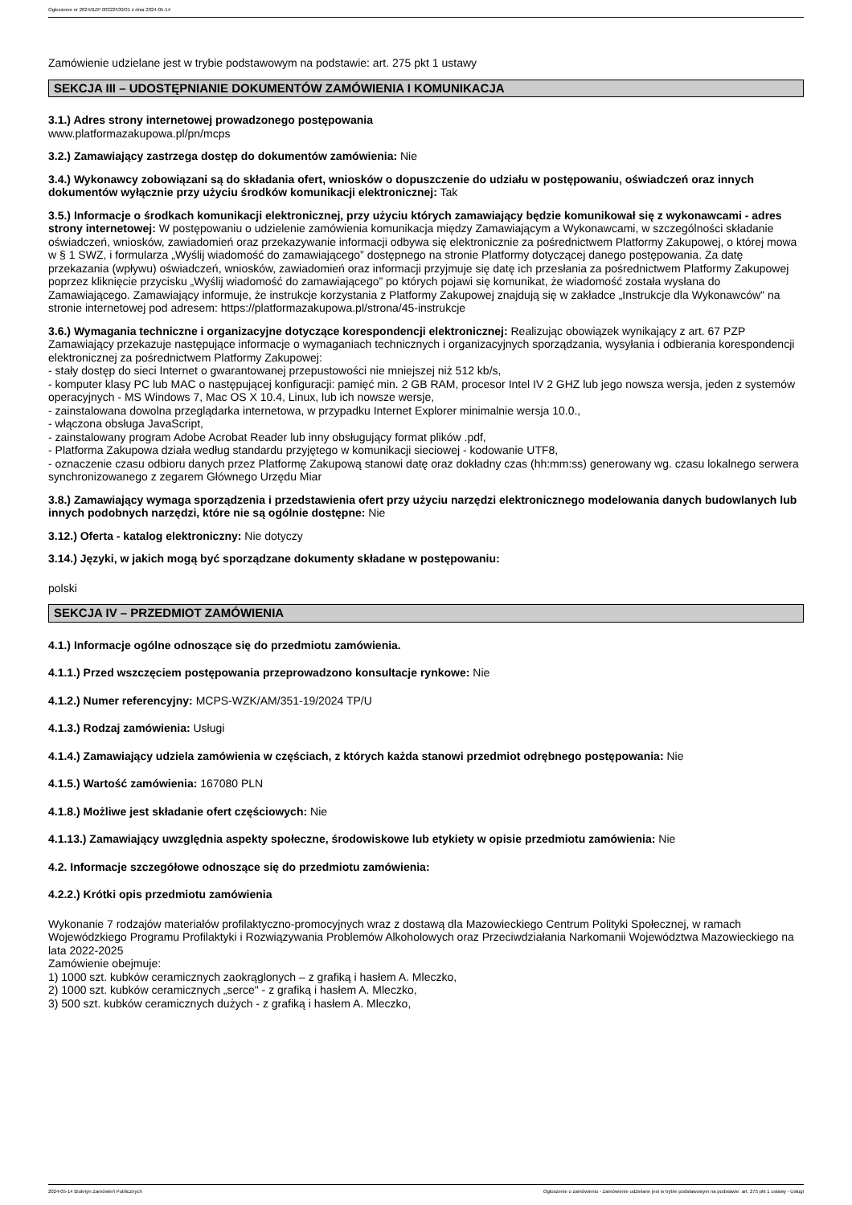Ogłoszenie nr 2024/BZP 00322539/01 z dnia 2024-05-14
Zamówienie udzielane jest w trybie podstawowym na podstawie: art. 275 pkt 1 ustawy
SEKCJA III – UDOSTĘPNIANIE DOKUMENTÓW ZAMÓWIENIA I KOMUNIKACJA
3.1.) Adres strony internetowej prowadzonego postępowania
www.platformazakupowa.pl/pn/mcps
3.2.) Zamawiający zastrzega dostęp do dokumentów zamówienia: Nie
3.4.) Wykonawcy zobowiązani są do składania ofert, wniosków o dopuszczenie do udziału w postępowaniu, oświadczeń oraz innych dokumentów wyłącznie przy użyciu środków komunikacji elektronicznej: Tak
3.5.) Informacje o środkach komunikacji elektronicznej, przy użyciu których zamawiający będzie komunikował się z wykonawcami - adres strony internetowej: W postępowaniu o udzielenie zamówienia komunikacja między Zamawiającym a Wykonawcami, w szczególności składanie oświadczeń, wniosków, zawiadomień oraz przekazywanie informacji odbywa się elektronicznie za pośrednictwem Platformy Zakupowej, o której mowa w § 1 SWZ, i formularza „Wyślij wiadomość do zamawiającego” dostępnego na stronie Platformy dotyczącej danego postępowania. Za datę przekazania (wpływu) oświadczeń, wniosków, zawiadomień oraz informacji przyjmuje się datę ich przesłania za pośrednictwem Platformy Zakupowej poprzez kliknięcie przycisku „Wyślij wiadomość do zamawiającego” po których pojawi się komunikat, że wiadomość została wysłana do Zamawiającego. Zamawiający informuje, że instrukcje korzystania z Platformy Zakupowej znajdują się w zakładce „Instrukcje dla Wykonawców" na stronie internetowej pod adresem: https://platformazakupowa.pl/strona/45-instrukcje
3.6.) Wymagania techniczne i organizacyjne dotyczące korespondencji elektronicznej: Realizując obowiązek wynikający z art. 67 PZP Zamawiający przekazuje następujące informacje o wymaganiach technicznych i organizacyjnych sporządzania, wysyłania i odbierania korespondencji elektronicznej za pośrednictwem Platformy Zakupowej:
- stały dostęp do sieci Internet o gwarantowanej przepustowości nie mniejszej niż 512 kb/s,
- komputer klasy PC lub MAC o następującej konfiguracji: pamięć min. 2 GB RAM, procesor Intel IV 2 GHZ lub jego nowsza wersja, jeden z systemów operacyjnych - MS Windows 7, Mac OS X 10.4, Linux, lub ich nowsze wersje,
- zainstalowana dowolna przeglądarka internetowa, w przypadku Internet Explorer minimalnie wersja 10.0.,
- włączona obsługa JavaScript,
- zainstalowany program Adobe Acrobat Reader lub inny obsługujący format plików .pdf,
- Platforma Zakupowa działa według standardu przyjętego w komunikacji sieciowej - kodowanie UTF8,
- oznaczenie czasu odbioru danych przez Platformę Zakupową stanowi datę oraz dokładny czas (hh:mm:ss) generowany wg. czasu lokalnego serwera synchronizowanego z zegarem Głównego Urzędu Miar
3.8.) Zamawiający wymaga sporządzenia i przedstawienia ofert przy użyciu narzędzi elektronicznego modelowania danych budowlanych lub innych podobnych narzędzi, które nie są ogólnie dostępne: Nie
3.12.) Oferta - katalog elektroniczny: Nie dotyczy
3.14.) Języki, w jakich mogą być sporządzane dokumenty składane w postępowaniu:
polski
SEKCJA IV – PRZEDMIOT ZAMÓWIENIA
4.1.) Informacje ogólne odnoszące się do przedmiotu zamówienia.
4.1.1.) Przed wszczęciem postępowania przeprowadzono konsultacje rynkowe: Nie
4.1.2.) Numer referencyjny: MCPS-WZK/AM/351-19/2024 TP/U
4.1.3.) Rodzaj zamówienia: Usługi
4.1.4.) Zamawiający udziela zamówienia w częściach, z których każda stanowi przedmiot odrębnego postępowania: Nie
4.1.5.) Wartość zamówienia: 167080 PLN
4.1.8.) Możliwe jest składanie ofert częściowych: Nie
4.1.13.) Zamawiający uwzględnia aspekty społeczne, środowiskowe lub etykiety w opisie przedmiotu zamówienia: Nie
4.2. Informacje szczegółowe odnoszące się do przedmiotu zamówienia:
4.2.2.) Krótki opis przedmiotu zamówienia
Wykonanie 7 rodzajów materiałów profilaktyczno-promocyjnych wraz z dostawą dla Mazowieckiego Centrum Polityki Społecznej, w ramach Wojewódzkiego Programu Profilaktyki i Rozwiązywania Problemów Alkoholowych oraz Przeciwdziałania Narkomanii Województwa Mazowieckiego na lata 2022-2025
Zamówienie obejmuje:
1) 1000 szt. kubków ceramicznych zaokrąglonych – z grafiką i hasłem A. Mleczko,
2) 1000 szt. kubków ceramicznych „serce" - z grafiką i hasłem A. Mleczko,
3) 500 szt. kubków ceramicznych dużych - z grafiką i hasłem A. Mleczko,
2024-05-14 Biuletyn Zamówień Publicznych Ogłoszenie o zamówieniu - Zamówienie udzielane jest w trybie podstawowym na podstawie: art. 275 pkt 1 ustawy - Usługi